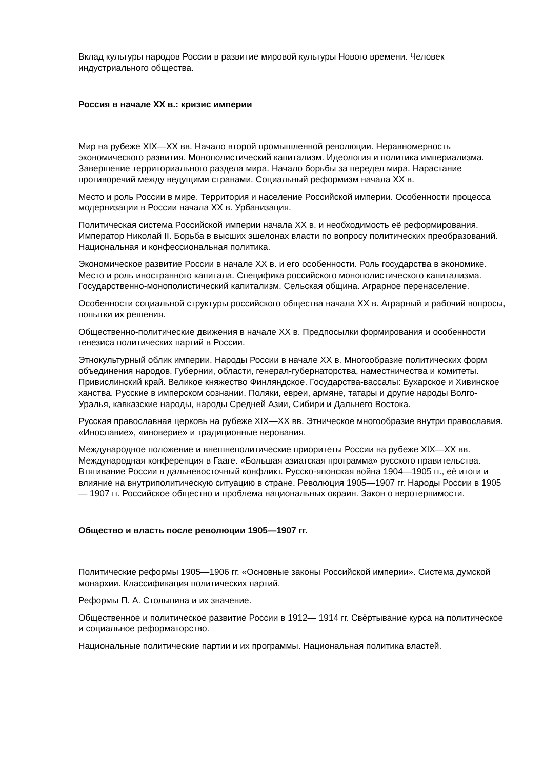Вклад культуры народов России в развитие мировой культуры Нового времени. Человек индустриального общества.
Россия в начале XX в.: кризис империи
Мир на рубеже XIX—XX вв. Начало второй промышленной революции. Неравномерность экономического развития. Монополистический капитализм. Идеология и политика империализма. Завершение территориального раздела мира. Начало борьбы за передел мира. Нарастание противоречий между ведущими странами. Социальный реформизм начала XX в.
Место и роль России в мире. Территория и население Российской империи. Особенности процесса модернизации в России начала XX в. Урбанизация.
Политическая система Российской империи начала XX в. и необходимость её реформирования. Император Николай II. Борьба в высших эшелонах власти по вопросу политических преобразований. Национальная и конфессиональная политика.
Экономическое развитие России в начале XX в. и его особенности. Роль государства в экономике. Место и роль иностранного капитала. Специфика российского монополистического капитализма. Государственно-монополистический капитализм. Сельская община. Аграрное перенаселение.
Особенности социальной структуры российского общества начала XX в. Аграрный и рабочий вопросы, попытки их решения.
Общественно-политические движения в начале XX в. Предпосылки формирования и особенности генезиса политических партий в России.
Этнокультурный облик империи. Народы России в начале XX в. Многообразие политических форм объединения народов. Губернии, области, генерал-губернаторства, наместничества и комитеты. Привислинский край. Великое княжество Финляндское. Государства-вассалы: Бухарское и Хивинское ханства. Русские в имперском сознании. Поляки, евреи, армяне, татары и другие народы Волго-Уралья, кавказские народы, народы Средней Азии, Сибири и Дальнего Востока.
Русская православная церковь на рубеже XIX—XX вв. Этническое многообразие внутри православия. «Инославие», «иноверие» и традиционные верования.
Международное положение и внешнеполитические приоритеты России на рубеже XIX—XX вв. Международная конференция в Гааге. «Большая азиатская программа» русского правительства. Втягивание России в дальневосточный конфликт. Русско-японская война 1904—1905 гг., её итоги и влияние на внутриполитическую ситуацию в стране. Революция 1905—1907 гг. Народы России в 1905— 1907 гг. Российское общество и проблема национальных окраин. Закон о веротерпимости.
Общество и власть после революции 1905—1907 гг.
Политические реформы 1905—1906 гг. «Основные законы Российской империи». Система думской монархии. Классификация политических партий.
Реформы П. А. Столыпина и их значение.
Общественное и политическое развитие России в 1912— 1914 гг. Свёртывание курса на политическое и социальное реформаторство.
Национальные политические партии и их программы. Национальная политика властей.